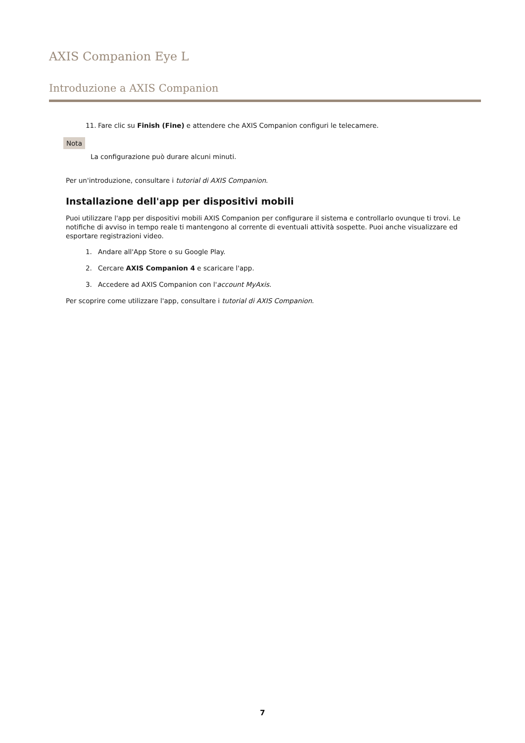AXIS Companion Eye L
Introduzione a AXIS Companion
11. Fare clic su Finish (Fine) e attendere che AXIS Companion configuri le telecamere.
Nota
La configurazione può durare alcuni minuti.
Per un'introduzione, consultare i tutorial di AXIS Companion.
Installazione dell'app per dispositivi mobili
Puoi utilizzare l'app per dispositivi mobili AXIS Companion per configurare il sistema e controllarlo ovunque ti trovi. Le notifiche di avviso in tempo reale ti mantengono al corrente di eventuali attività sospette. Puoi anche visualizzare ed esportare registrazioni video.
1. Andare all'App Store o su Google Play.
2. Cercare AXIS Companion 4 e scaricare l'app.
3. Accedere ad AXIS Companion con l'account MyAxis.
Per scoprire come utilizzare l'app, consultare i tutorial di AXIS Companion.
7